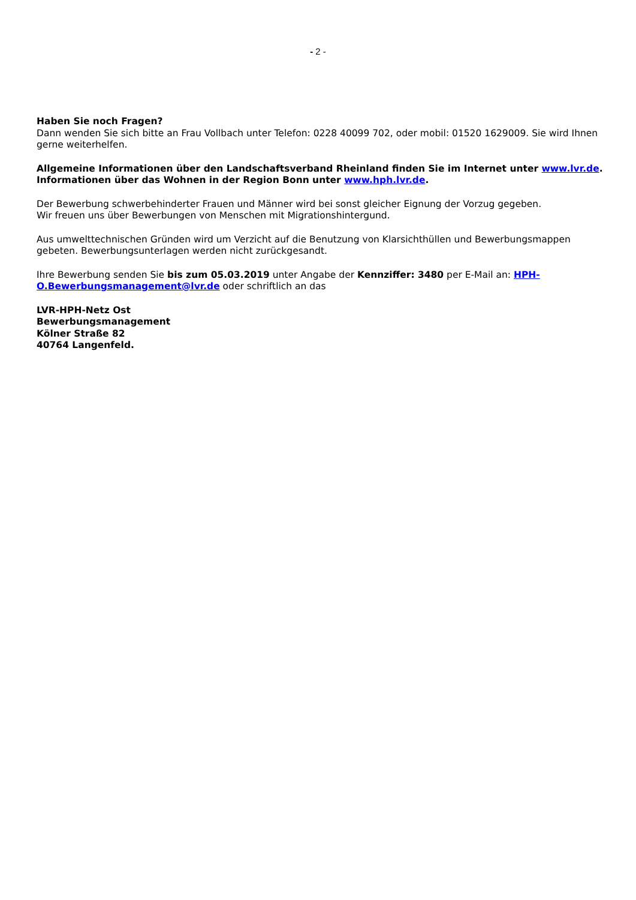- 2 -
Haben Sie noch Fragen?
Dann wenden Sie sich bitte an Frau Vollbach unter Telefon: 0228 40099 702, oder mobil: 01520 1629009. Sie wird Ihnen gerne weiterhelfen.
Allgemeine Informationen über den Landschaftsverband Rheinland finden Sie im Internet unter www.lvr.de. Informationen über das Wohnen in der Region Bonn unter www.hph.lvr.de.
Der Bewerbung schwerbehinderter Frauen und Männer wird bei sonst gleicher Eignung der Vorzug gegeben.
Wir freuen uns über Bewerbungen von Menschen mit Migrationshintergund.
Aus umwelttechnischen Gründen wird um Verzicht auf die Benutzung von Klarsichthüllen und Bewerbungsmappen gebeten. Bewerbungsunterlagen werden nicht zurückgesandt.
Ihre Bewerbung senden Sie bis zum 05.03.2019 unter Angabe der Kennziffer: 3480 per E-Mail an: HPH-O.Bewerbungsmanagement@lvr.de oder schriftlich an das
LVR-HPH-Netz Ost
Bewerbungsmanagement
Kölner Straße 82
40764 Langenfeld.